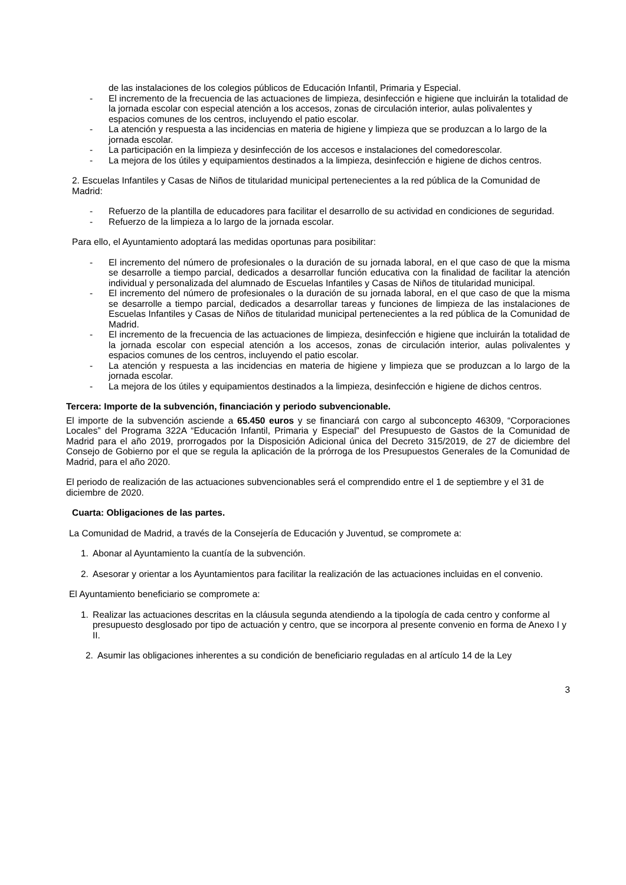de las instalaciones de los colegios públicos de Educación Infantil, Primaria y Especial.
- El incremento de la frecuencia de las actuaciones de limpieza, desinfección e higiene que incluirán la totalidad de la jornada escolar con especial atención a los accesos, zonas de circulación interior, aulas polivalentes y espacios comunes de los centros, incluyendo el patio escolar.
- La atención y respuesta a las incidencias en materia de higiene y limpieza que se produzcan a lo largo de la jornada escolar.
- La participación en la limpieza y desinfección de los accesos e instalaciones del comedorescolar.
- La mejora de los útiles y equipamientos destinados a la limpieza, desinfección e higiene de dichos centros.
2. Escuelas Infantiles y Casas de Niños de titularidad municipal pertenecientes a la red pública de la Comunidad de Madrid:
- Refuerzo de la plantilla de educadores para facilitar el desarrollo de su actividad en condiciones de seguridad.
- Refuerzo de la limpieza a lo largo de la jornada escolar.
Para ello, el Ayuntamiento adoptará las medidas oportunas para posibilitar:
- El incremento del número de profesionales o la duración de su jornada laboral, en el que caso de que la misma se desarrolle a tiempo parcial, dedicados a desarrollar función educativa con la finalidad de facilitar la atención individual y personalizada del alumnado de Escuelas Infantiles y Casas de Niños de titularidad municipal.
- El incremento del número de profesionales o la duración de su jornada laboral, en el que caso de que la misma se desarrolle a tiempo parcial, dedicados a desarrollar tareas y funciones de limpieza de las instalaciones de Escuelas Infantiles y Casas de Niños de titularidad municipal pertenecientes a la red pública de la Comunidad de Madrid.
- El incremento de la frecuencia de las actuaciones de limpieza, desinfección e higiene que incluirán la totalidad de la jornada escolar con especial atención a los accesos, zonas de circulación interior, aulas polivalentes y espacios comunes de los centros, incluyendo el patio escolar.
- La atención y respuesta a las incidencias en materia de higiene y limpieza que se produzcan a lo largo de la jornada escolar.
- La mejora de los útiles y equipamientos destinados a la limpieza, desinfección e higiene de dichos centros.
Tercera: Importe de la subvención, financiación y periodo subvencionable.
El importe de la subvención asciende a 65.450 euros y se financiará con cargo al subconcepto 46309, “Corporaciones Locales” del Programa 322A “Educación Infantil, Primaria y Especial” del Presupuesto de Gastos de la Comunidad de Madrid para el año 2019, prorrogados por la Disposición Adicional única del Decreto 315/2019, de 27 de diciembre del Consejo de Gobierno por el que se regula la aplicación de la prórroga de los Presupuestos Generales de la Comunidad de Madrid, para el año 2020.
El periodo de realización de las actuaciones subvencionables será el comprendido entre el 1 de septiembre y el 31 de diciembre de 2020.
Cuarta: Obligaciones de las partes.
La Comunidad de Madrid, a través de la Consejería de Educación y Juventud, se compromete a:
1. Abonar al Ayuntamiento la cuantía de la subvención.
2. Asesorar y orientar a los Ayuntamientos para facilitar la realización de las actuaciones incluidas en el convenio.
El Ayuntamiento beneficiario se compromete a:
1. Realizar las actuaciones descritas en la cláusula segunda atendiendo a la tipología de cada centro y conforme al presupuesto desglosado por tipo de actuación y centro, que se incorpora al presente convenio en forma de Anexo I y II.
2. Asumir las obligaciones inherentes a su condición de beneficiario reguladas en al artículo 14 de la Ley
3